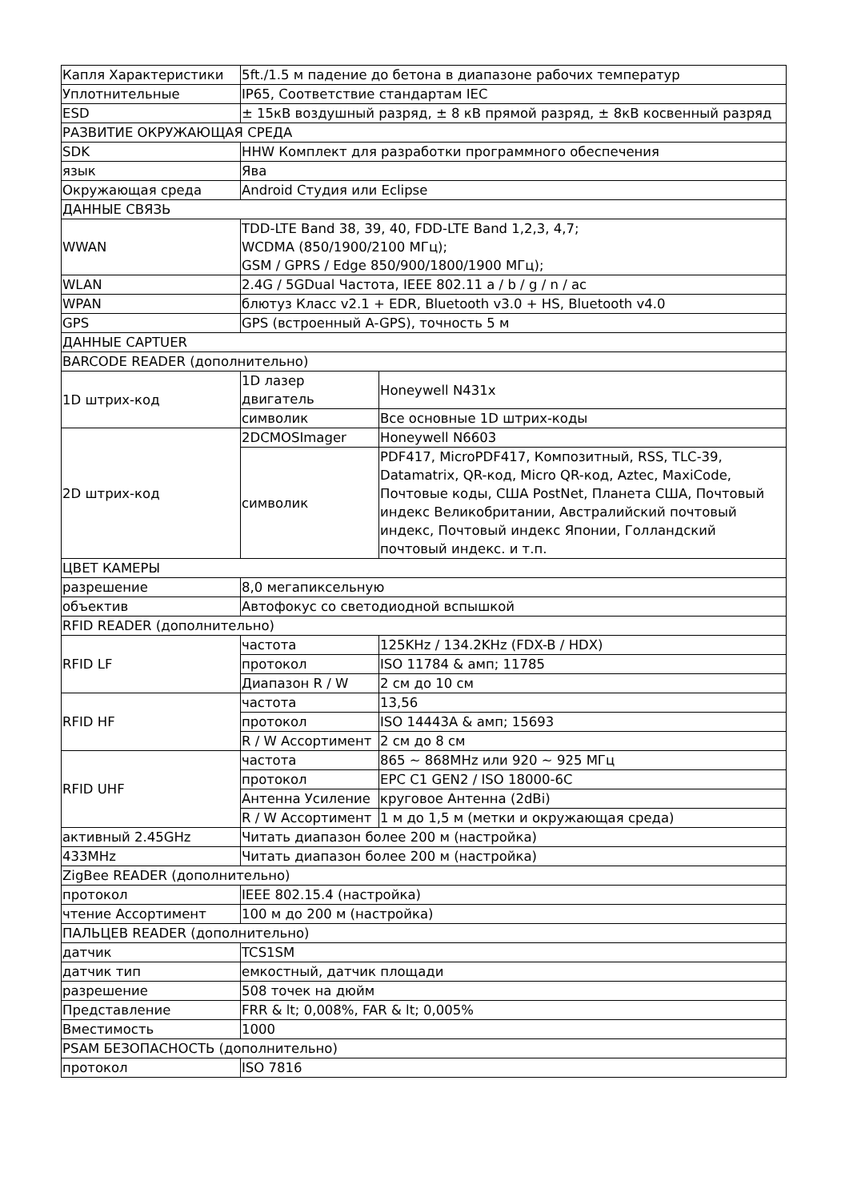| Капля Характеристики | 5ft./1.5 м падение до бетона в диапазоне рабочих температур | |
| Уплотнительные | IP65, Соответствие стандартам IEC | |
| ESD | ± 15кВ воздушный разряд, ± 8 кВ прямой разряд, ± 8кВ косвенный разряд | |
| РАЗВИТИЕ ОКРУЖАЮЩАЯ СРЕДА | | |
| SDK | HHW Комплект для разработки программного обеспечения | |
| язык | Ява | |
| Окружающая среда | Android Студия или Eclipse | |
| ДАННЫЕ СВЯЗЬ | | |
| WWAN | TDD-LTE Band 38, 39, 40, FDD-LTE Band 1,2,3, 4,7; WCDMA (850/1900/2100 МГц); GSM / GPRS / Edge 850/900/1800/1900 МГц); | |
| WLAN | 2.4G / 5GDual Частота, IEEE 802.11 a / b / g / n / ac | |
| WPAN | блютуз Класс v2.1 + EDR, Bluetooth v3.0 + HS, Bluetooth v4.0 | |
| GPS | GPS (встроенный A-GPS), точность 5 м | |
| ДАННЫЕ CAPTUER | | |
| BARCODE READER (дополнительно) | | |
| 1D штрих-код | 1D лазер двигатель | Honeywell N431x |
| | символик | Все основные 1D штрих-коды |
| 2D штрих-код | 2DCMOSImager | Honeywell N6603 |
| | символик | PDF417, MicroPDF417, Композитный, RSS, TLC-39, Datamatrix, QR-код, Micro QR-код, Aztec, MaxiCode, Почтовые коды, США PostNet, Планета США, Почтовый индекс Великобритании, Австралийский почтовый индекс, Почтовый индекс Японии, Голландский почтовый индекс. и т.п. |
| ЦВЕТ КАМЕРЫ | | |
| разрешение | 8,0 мегапиксельную | |
| объектив | Автофокус со светодиодной вспышкой | |
| RFID READER (дополнительно) | | |
| RFID LF | частота | 125KHz / 134.2KHz (FDX-B / HDX) |
| | протокол | ISO 11784 & амп; 11785 |
| | Диапазон R / W | 2 см до 10 см |
| RFID HF | частота | 13,56 |
| | протокол | ISO 14443A & амп; 15693 |
| | R / W Ассортимент | 2 см до 8 см |
| RFID UHF | частота | 865 ~ 868MHz или 920 ~ 925 МГц |
| | протокол | EPC C1 GEN2 / ISO 18000-6C |
| | Антенна Усиление | круговое Антенна (2dBi) |
| | R / W Ассортимент | 1 м до 1,5 м (метки и окружающая среда) |
| активный 2.45GHz | Читать диапазон более 200 м (настройка) | |
| 433MHz | Читать диапазон более 200 м (настройка) | |
| ZigBee READER (дополнительно) | | |
| протокол | IEEE 802.15.4 (настройка) | |
| чтение Ассортимент | 100 м до 200 м (настройка) | |
| ПАЛЬЦЕВ READER (дополнительно) | | |
| датчик | TCS1SM | |
| датчик тип | емкостный, датчик площади | |
| разрешение | 508 точек на дюйм | |
| Представление | FRR & lt; 0,008%, FAR & lt; 0,005% | |
| Вместимость | 1000 | |
| PSAM БЕЗОПАСНОСТЬ (дополнительно) | | |
| протокол | ISO 7816 | |